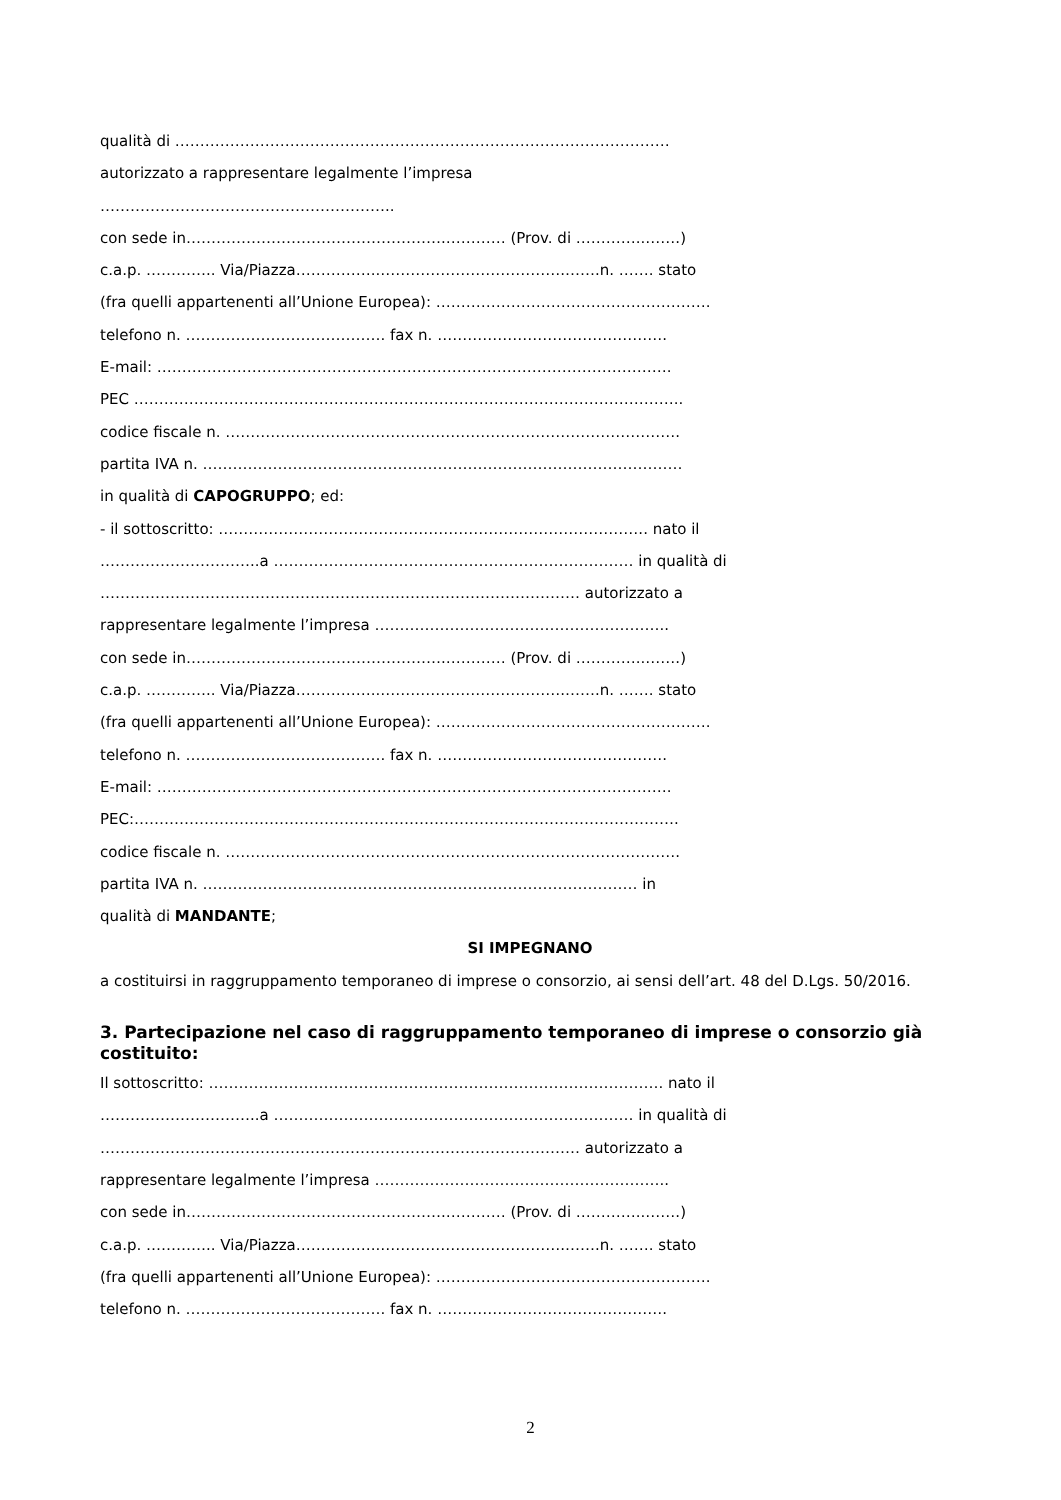qualità di ………………………………………………………………………………………
autorizzato a rappresentare legalmente l’impresa
…………………………………………………..
con sede in…………………………………………….………… (Prov. di …………..…….)
c.a.p. ………….. Via/Piazza……………..……………………………….…….n. ……. stato
(fra quelli appartenenti all’Unione Europea): ……………………………………………….
telefono n. …………………………………. fax n. ……………………………………….
E-mail: ………………………………………………………………………………………….
PEC ………………………………………………………………………………………………..
codice fiscale n. ……………………………………………………………………………….
partita IVA n. ……………………………………………………………………………………
in qualità di CAPOGRUPPO; ed:
- il sottoscritto: ………………………………………………………………………….. nato il
…………………………..a ……………………………………………………………… in qualità di
…………………………………………………………………………………… autorizzato a
rappresentare legalmente l’impresa …………………………………………………..
con sede in…………………………………………….………… (Prov. di …………..…….)
c.a.p. ………….. Via/Piazza……………..……………………………….…….n. ……. stato
(fra quelli appartenenti all’Unione Europea): ……………………………………………….
telefono n. …………………………………. fax n. ……………………………………….
E-mail: ………………………………………………………………………………………….
PEC:……………………………………………………………………………………………….
codice fiscale n. ……………………………………………………………………………….
partita IVA n. …………………………………………………………………………… in
qualità di MANDANTE;
SI IMPEGNANO
a costituirsi in raggruppamento temporaneo di imprese o consorzio, ai sensi dell’art. 48 del D.Lgs. 50/2016.
3. Partecipazione nel caso di raggruppamento temporaneo di imprese o consorzio già costituito:
Il sottoscritto: ………………………………………………………………………………. nato il
…………………………..a ……………………………………………………………… in qualità di
…………………………………………………………………………………… autorizzato a
rappresentare legalmente l’impresa …………………………………………………..
con sede in…………………………………………….………… (Prov. di …………..…….)
c.a.p. ………….. Via/Piazza……………..……………………………….…….n. ……. stato
(fra quelli appartenenti all’Unione Europea): ……………………………………………….
telefono n. …………………………………. fax n. ……………………………………….
2